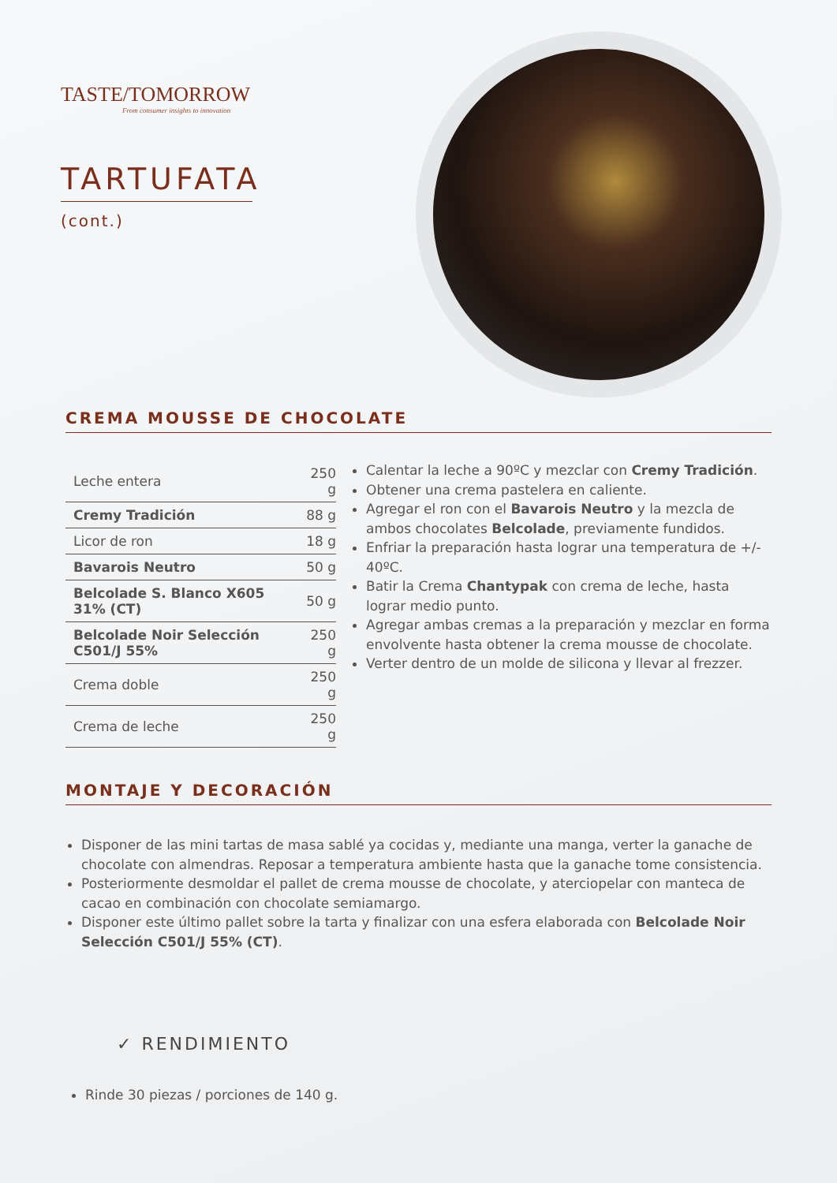TASTE/TOMORROW
From consumer insights to innovation
TARTUFATA
(cont.)
CREMA MOUSSE DE CHOCOLATE
| Leche entera | 250 g |
| Cremy Tradición | 88 g |
| Licor de ron | 18 g |
| Bavarois Neutro | 50 g |
| Belcolade S. Blanco X605 31% (CT) | 50 g |
| Belcolade Noir Selección C501/J 55% | 250 g |
| Crema doble | 250 g |
| Crema de leche | 250 g |
Calentar la leche a 90ºC y mezclar con Cremy Tradición.
Obtener una crema pastelera en caliente.
Agregar el ron con el Bavarois Neutro y la mezcla de ambos chocolates Belcolade, previamente fundidos.
Enfriar la preparación hasta lograr una temperatura de +/- 40ºC.
Batir la Crema Chantypak con crema de leche, hasta lograr medio punto.
Agregar ambas cremas a la preparación y mezclar en forma envolvente hasta obtener la crema mousse de chocolate.
Verter dentro de un molde de silicona y llevar al frezzer.
MONTAJE Y DECORACIÓN
Disponer de las mini tartas de masa sablé ya cocidas y, mediante una manga, verter la ganache de chocolate con almendras. Reposar a temperatura ambiente hasta que la ganache tome consistencia.
Posteriormente desmoldar el pallet de crema mousse de chocolate, y aterciopelar con manteca de cacao en combinación con chocolate semiamargo.
Disponer este último pallet sobre la tarta y finalizar con una esfera elaborada con Belcolade Noir Selección C501/J 55% (CT).
✓ RENDIMIENTO
Rinde 30 piezas / porciones de 140 g.